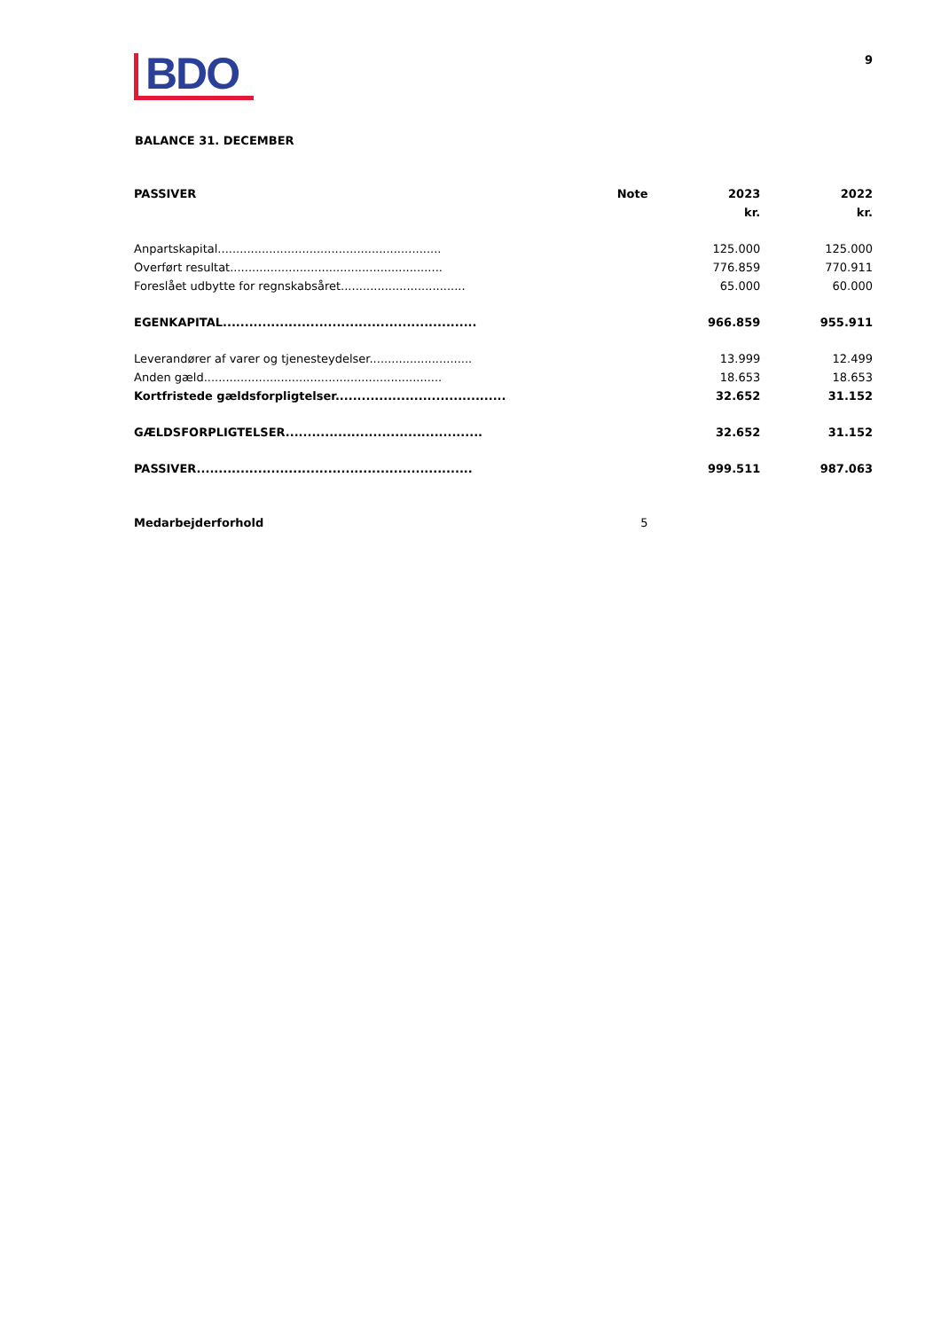BDO
9
BALANCE 31. DECEMBER
| PASSIVER | Note | 2023 kr. | 2022 kr. |
| --- | --- | --- | --- |
| Anpartskapital............................................................. | | 125.000 | 125.000 |
| Overført resultat.......................................................... | | 776.859 | 770.911 |
| Foreslået udbytte for regnskabsåret.................................. | | 65.000 | 60.000 |
| EGENKAPITAL.......................................................... | | 966.859 | 955.911 |
| Leverandører af varer og tjenesteydelser............................ | | 13.999 | 12.499 |
| Anden gæld................................................................. | | 18.653 | 18.653 |
| Kortfristede gældsforpligtelser....................................... | | 32.652 | 31.152 |
| GÆLDSFORPLIGTELSER............................................. | | 32.652 | 31.152 |
| PASSIVER............................................................... | | 999.511 | 987.063 |
| Medarbejderforhold | 5 | | |